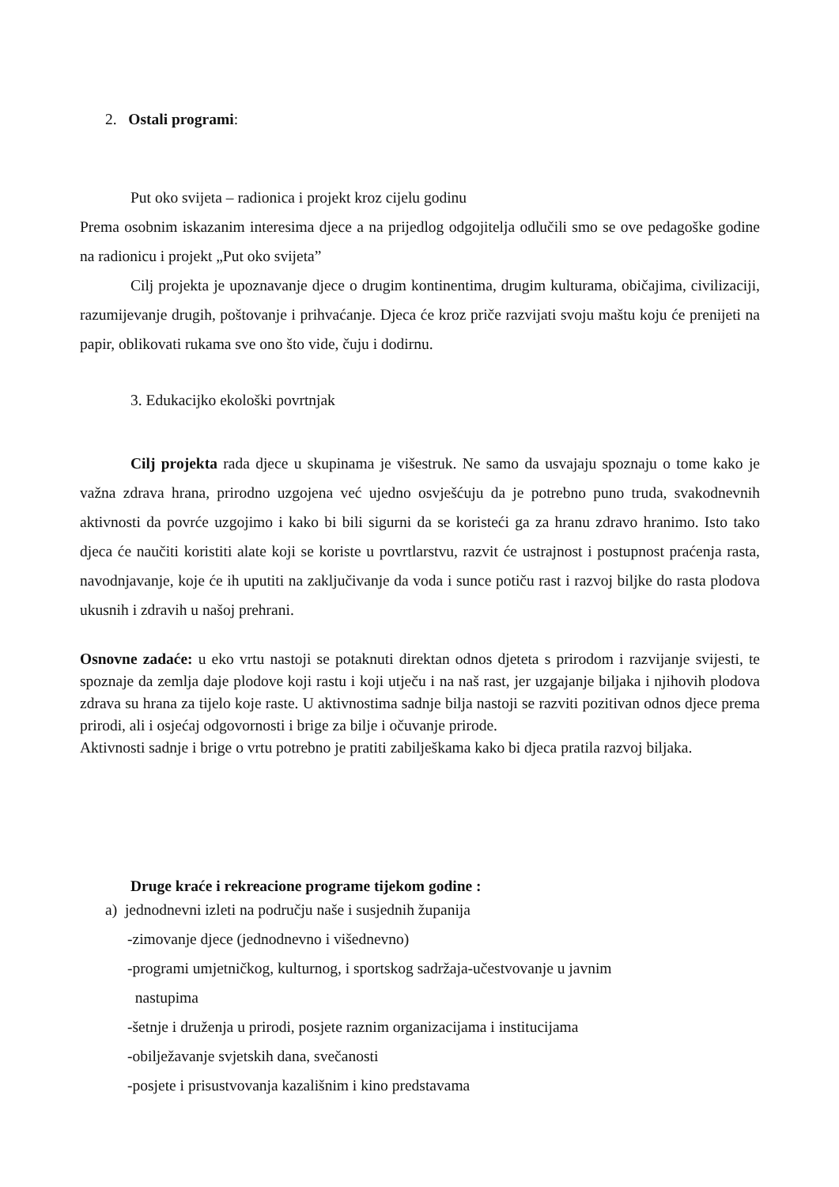2. Ostali programi:
Put oko svijeta – radionica i projekt kroz cijelu godinu
Prema osobnim iskazanim interesima djece a na prijedlog odgojitelja odlučili smo se ove pedagoške godine na radionicu i projekt „Put oko svijeta”
Cilj projekta je upoznavanje djece o drugim kontinentima, drugim kulturama, običajima, civilizaciji, razumijevanje drugih, poštovanje i prihvaćanje. Djeca će kroz priče razvijati svoju maštu koju će prenijeti na papir, oblikovati rukama sve ono što vide, čuju i dodirnu.
3. Edukacijko ekološki povrtnjak
Cilj projekta rada djece u skupinama je višestruk. Ne samo da usvajaju spoznaju o tome kako je važna zdrava hrana, prirodno uzgojena već ujedno osvješćuju da je potrebno puno truda, svakodnevnih aktivnosti da povrće uzgojimo i kako bi bili sigurni da se koristeći ga za hranu zdravo hranimo. Isto tako djeca će naučiti koristiti alate koji se koriste u povrtlarstvu, razvit će ustrajnost i postupnost praćenja rasta, navodnjavanje, koje će ih uputiti na zaključivanje da voda i sunce potiču rast i razvoj biljke do rasta plodova ukusnih i zdravih u našoj prehrani.
Osnovne zadaće: u eko vrtu nastoji se potaknuti direktan odnos djeteta s prirodom i razvijanje svijesti, te spoznaje da zemlja daje plodove koji rastu i koji utječu i na naš rast, jer uzgajanje biljaka i njihovih plodova zdrava su hrana za tijelo koje raste. U aktivnostima sadnje bilja nastoji se razviti pozitivan odnos djece prema prirodi, ali i osjećaj odgovornosti i brige za bilje i očuvanje prirode.
Aktivnosti sadnje i brige o vrtu potrebno je pratiti zabilješkama kako bi djeca pratila razvoj biljaka.
Druge kraće i rekreacione programe tijekom godine :
a) jednodnevni izleti na području naše i susjednih županija
-zimovanje djece (jednodnevno i višednevno)
-programi umjetničkog, kulturnog, i sportskog sadržaja-učestvovanje u javnim
nastupima
-šetnje i druženja u prirodi, posjete raznim organizacijama i institucijama
-obilježavanje svjetskih dana, svečanosti
-posjete i prisustvovanja kazališnim i kino predstavama